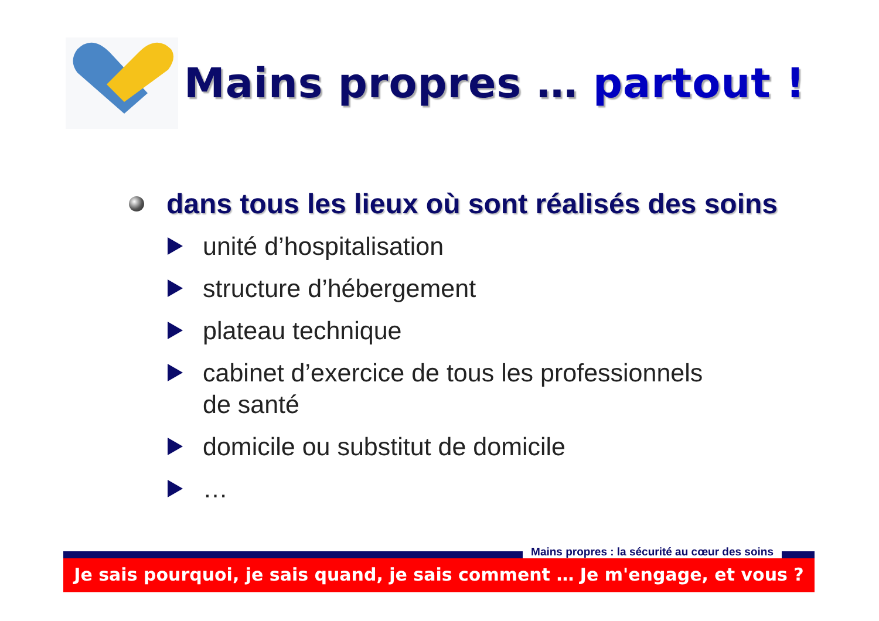Mains propres … partout !
dans tous les lieux où sont réalisés des soins
unité d’hospitalisation
structure d’hébergement
plateau technique
cabinet d’exercice de tous les professionnels
de santé
domicile ou substitut de domicile
…
Mains propres : la sécurité au cœur des soins
Je sais pourquoi, je sais quand, je sais comment … Je m'engage, et vous ?